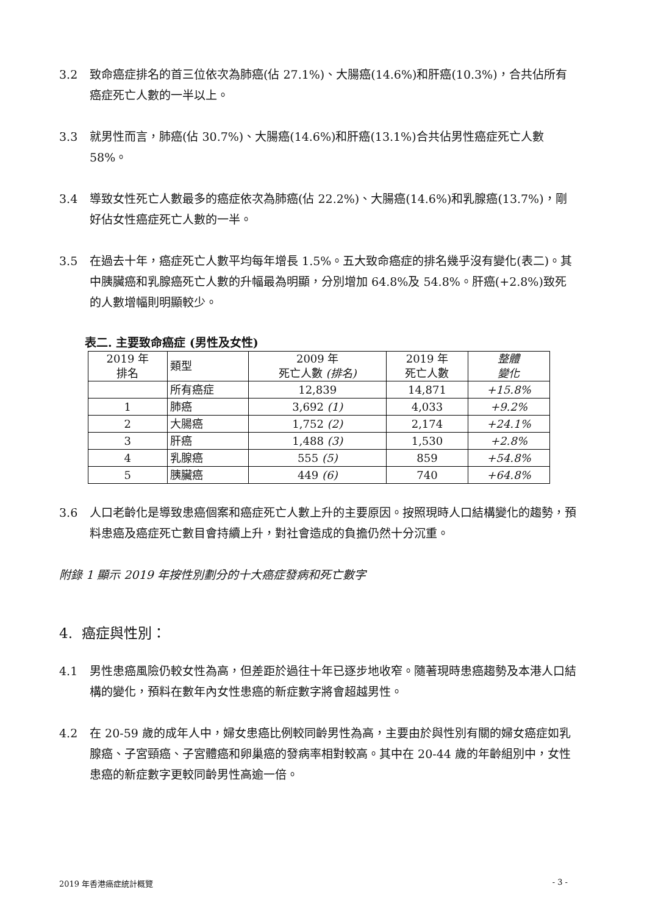3.2 致命癌症排名的首三位依次為肺癌(佔 27.1%)、大腸癌(14.6%)和肝癌(10.3%)，合共佔所有癌症死亡人數的一半以上。
3.3 就男性而言，肺癌(佔 30.7%)、大腸癌(14.6%)和肝癌(13.1%)合共佔男性癌症死亡人數 58%。
3.4 導致女性死亡人數最多的癌症依次為肺癌(佔 22.2%)、大腸癌(14.6%)和乳腺癌(13.7%)，剛好佔女性癌症死亡人數的一半。
3.5 在過去十年，癌症死亡人數平均每年增長 1.5%。五大致命癌症的排名幾乎沒有變化(表二)。其中胰臟癌和乳腺癌死亡人數的升幅最為明顯，分別增加 64.8%及 54.8%。肝癌(+2.8%)致死的人數增幅則明顯較少。
表二. 主要致命癌症 (男性及女性)
| 2019 年 排名 | 類型 | 2009 年 死亡人數 (排名) | 2019 年 死亡人數 | 整體 變化 |
| --- | --- | --- | --- | --- |
| | 所有癌症 | 12,839 | 14,871 | +15.8% |
| 1 | 肺癌 | 3,692 (1) | 4,033 | +9.2% |
| 2 | 大腸癌 | 1,752 (2) | 2,174 | +24.1% |
| 3 | 肝癌 | 1,488 (3) | 1,530 | +2.8% |
| 4 | 乳腺癌 | 555 (5) | 859 | +54.8% |
| 5 | 胰臟癌 | 449 (6) | 740 | +64.8% |
3.6 人口老齡化是導致患癌個案和癌症死亡人數上升的主要原因。按照現時人口結構變化的趨勢，預料患癌及癌症死亡數目會持續上升，對社會造成的負擔仍然十分沉重。
附錄 1 顯示 2019 年按性別劃分的十大癌症發病和死亡數字
4. 癌症與性別：
4.1 男性患癌風險仍較女性為高，但差距於過往十年已逐步地收窄。隨著現時患癌趨勢及本港人口結構的變化，預料在數年內女性患癌的新症數字將會超越男性。
4.2 在 20-59 歲的成年人中，婦女患癌比例較同齡男性為高，主要由於與性別有關的婦女癌症如乳腺癌、子宮頸癌、子宮體癌和卵巢癌的發病率相對較高。其中在 20-44 歲的年齡組別中，女性患癌的新症數字更較同齡男性高逾一倍。
2019 年香港癌症統計概覽 - 3 -